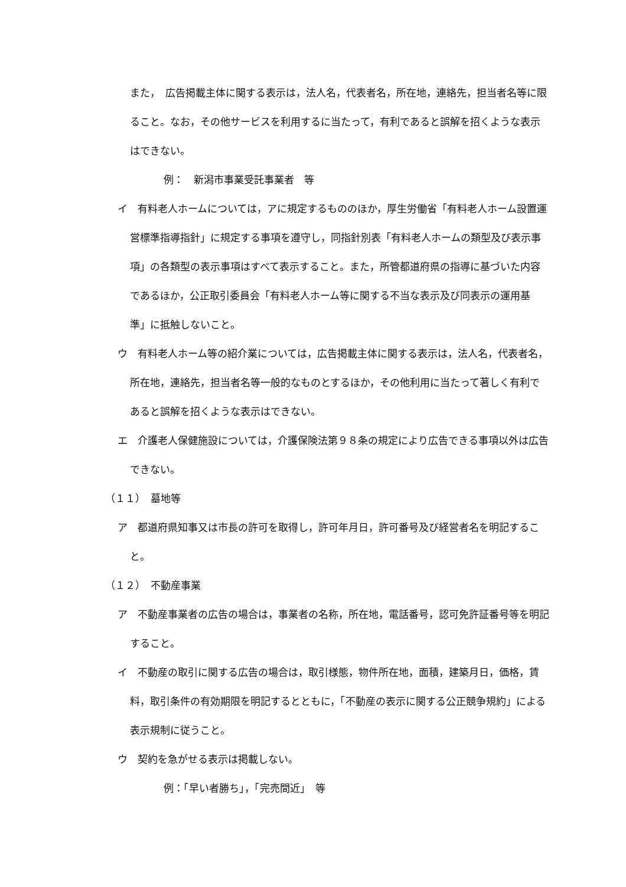また，　広告掲載主体に関する表示は，法人名，代表者名，所在地，連絡先，担当者名等に限ること。なお，その他サービスを利用するに当たって，有利であると誤解を招くような表示はできない。
例：　新潟市事業受託事業者　等
イ　有料老人ホームについては，アに規定するもののほか，厚生労働省「有料老人ホーム設置運営標準指導指針」に規定する事項を遵守し，同指針別表「有料老人ホームの類型及び表示事項」の各類型の表示事項はすべて表示すること。また，所管都道府県の指導に基づいた内容であるほか，公正取引委員会「有料老人ホーム等に関する不当な表示及び同表示の運用基準」に抵触しないこと。
ウ　有料老人ホーム等の紹介業については，広告掲載主体に関する表示は，法人名，代表者名，所在地，連絡先，担当者名等一般的なものとするほか，その他利用に当たって著しく有利であると誤解を招くような表示はできない。
エ　介護老人保健施設については，介護保険法第９８条の規定により広告できる事項以外は広告できない。
（１１）　墓地等
ア　都道府県知事又は市長の許可を取得し，許可年月日，許可番号及び経営者名を明記すること。
（１２）　不動産事業
ア　不動産事業者の広告の場合は，事業者の名称，所在地，電話番号，認可免許証番号等を明記すること。
イ　不動産の取引に関する広告の場合は，取引様態，物件所在地，面積，建築月日，価格，賃料，取引条件の有効期限を明記するとともに，「不動産の表示に関する公正競争規約」による表示規制に従うこと。
ウ　契約を急がせる表示は掲載しない。
例：「早い者勝ち」，「完売間近」　等